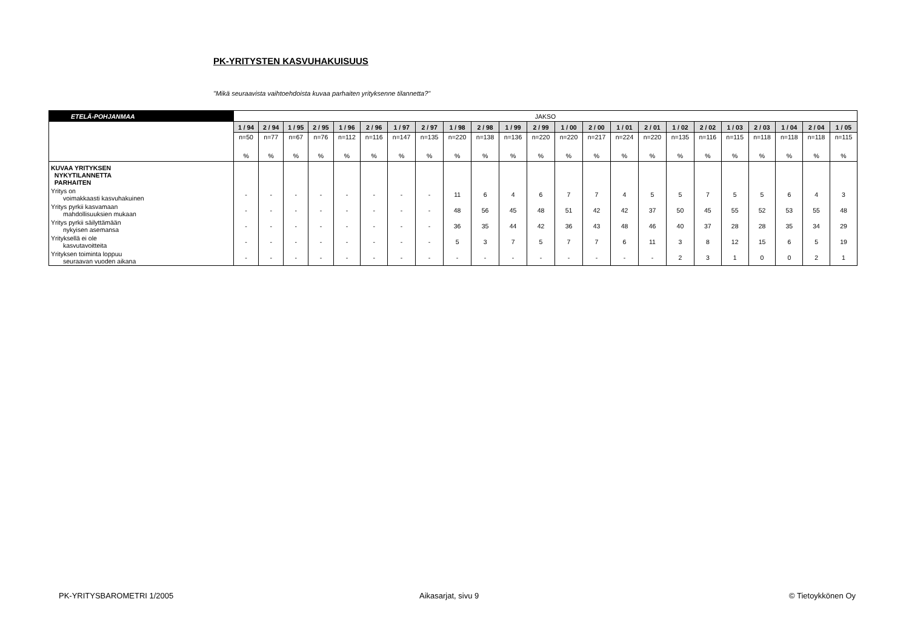PK-YRITYSTEN KASVUHAKUISUUS
"Mikä seuraavista vaihtoehdoista kuvaa parhaiten yrityksenne tilannetta?"
| ETELÄ-POHJANMAA | JAKSO | | | | | | | | | | | | | | | | | | | | | | |
| | 1 / 94 | 2 / 94 | 1 / 95 | 2 / 95 | 1 / 96 | 2 / 96 | 1 / 97 | 2 / 97 | 1 / 98 | 2 / 98 | 1 / 99 | 2 / 99 | 1 / 00 | 2 / 00 | 1 / 01 | 2 / 01 | 1 / 02 | 2 / 02 | 1 / 03 | 2 / 03 | 1 / 04 | 2 / 04 | 1 / 05 |
| | n=50 | n=77 | n=67 | n=76 | n=112 | n=116 | n=147 | n=135 | n=220 | n=138 | n=136 | n=220 | n=220 | n=217 | n=224 | n=220 | n=135 | n=116 | n=115 | n=118 | n=118 | n=118 | n=115 |
| | % | % | % | % | % | % | % | % | % | % | % | % | % | % | % | % | % | % | % | % | % | % | % |
| KUVAA YRITYKSEN NYKYTILANNETTA PARHAITEN | | | | | | | | | | | | | | | | | | | | | | | |
| Yritys on voimakkaasti kasvuhakuinen | - | - | - | - | - | - | - | - | 11 | 6 | 4 | 6 | 7 | 7 | 4 | 5 | 5 | 7 | 5 | 5 | 6 | 4 | 3 |
| Yritys pyrkii kasvamaan mahdollisuuksien mukaan | - | - | - | - | - | - | - | - | 48 | 56 | 45 | 48 | 51 | 42 | 42 | 37 | 50 | 45 | 55 | 52 | 53 | 55 | 48 |
| Yritys pyrkii säilyttämään nykyisen asemansa | - | - | - | - | - | - | - | - | 36 | 35 | 44 | 42 | 36 | 43 | 48 | 46 | 40 | 37 | 28 | 28 | 35 | 34 | 29 |
| Yrityksellä ei ole kasvutavoitteita | - | - | - | - | - | - | - | - | 5 | 3 | 7 | 5 | 7 | 7 | 6 | 11 | 3 | 8 | 12 | 15 | 6 | 5 | 19 |
| Yrityksen toiminta loppuu seuraavan vuoden aikana | - | - | - | - | - | - | - | - | - | - | - | - | - | - | - | - | 2 | 3 | 1 | 0 | 0 | 2 | 1 |
PK-YRITYSBAROMETRI 1/2005 Aikasarjat, sivu 9 © Tietoykkönen Oy